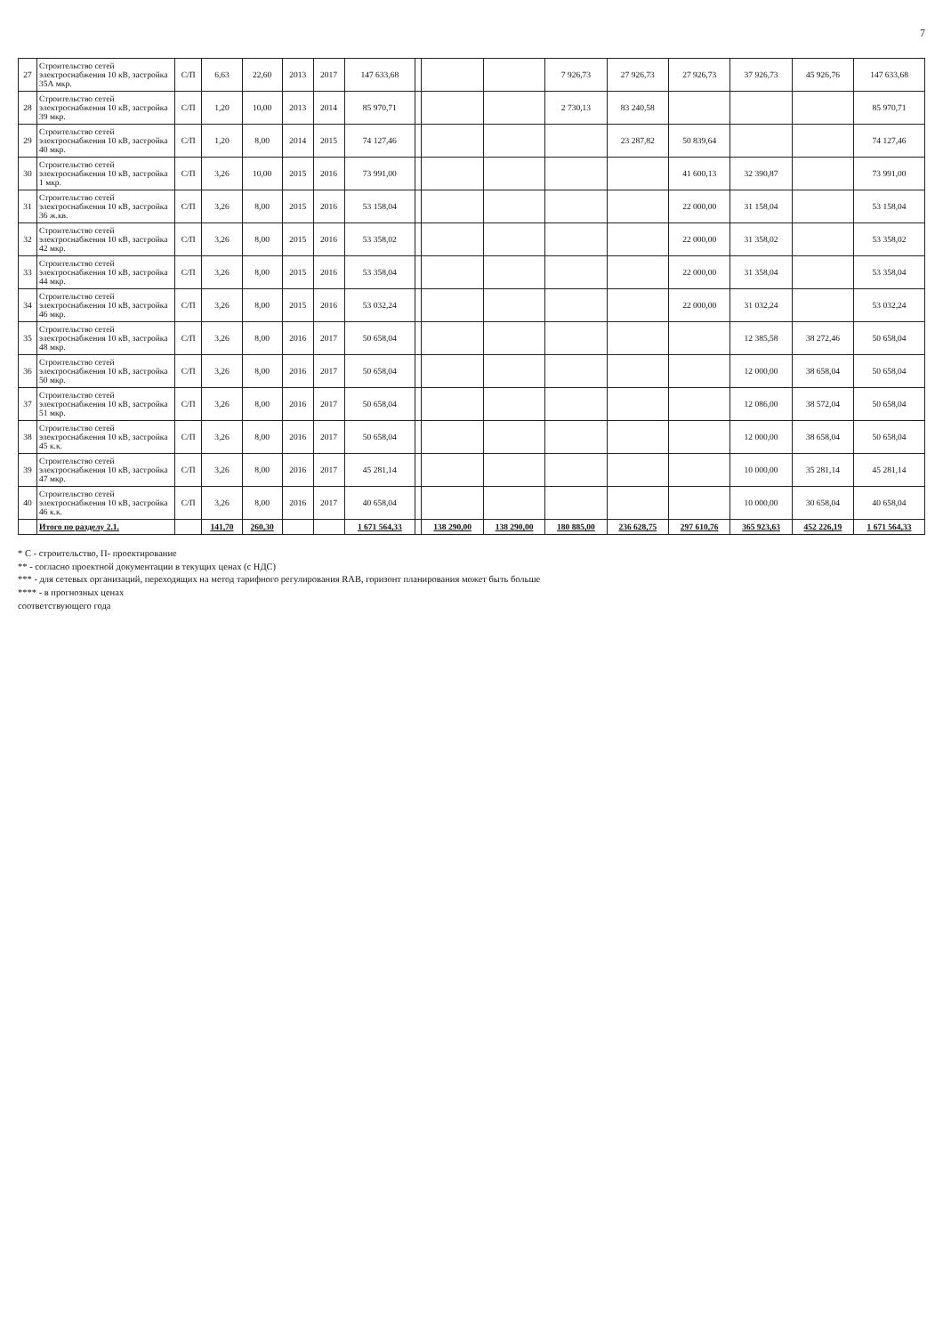7
| 27 | Строительство сетей электроснабжения 10 кВ, застройка 35А мкр. | С/П | 6,63 | 22,60 | 2013 | 2017 | 147 633,68 | | | | 7 926,73 | 27 926,73 | 27 926,73 | 37 926,73 | 45 926,76 | 147 633,68 |
| 28 | Строительство сетей электроснабжения 10 кВ, застройка 39 мкр. | С/П | 1,20 | 10,00 | 2013 | 2014 | 85 970,71 | | | | 2 730,13 | 83 240,58 | | | | 85 970,71 |
| 29 | Строительство сетей электроснабжения 10 кВ, застройка 40 мкр. | С/П | 1,20 | 8,00 | 2014 | 2015 | 74 127,46 | | | | | 23 287,82 | 50 839,64 | | | 74 127,46 |
| 30 | Строительство сетей электроснабжения 10 кВ, застройка 1 мкр. | С/П | 3,26 | 10,00 | 2015 | 2016 | 73 991,00 | | | | | | 41 600,13 | 32 390,87 | | 73 991,00 |
| 31 | Строительство сетей электроснабжения 10 кВ, застройка 36 ж.кв. | С/П | 3,26 | 8,00 | 2015 | 2016 | 53 158,04 | | | | | | 22 000,00 | 31 158,04 | | 53 158,04 |
| 32 | Строительство сетей электроснабжения 10 кВ, застройка 42 мкр. | С/П | 3,26 | 8,00 | 2015 | 2016 | 53 358,02 | | | | | | 22 000,00 | 31 358,02 | | 53 358,02 |
| 33 | Строительство сетей электроснабжения 10 кВ, застройка 44 мкр. | С/П | 3,26 | 8,00 | 2015 | 2016 | 53 358,04 | | | | | | 22 000,00 | 31 358,04 | | 53 358,04 |
| 34 | Строительство сетей электроснабжения 10 кВ, застройка 46 мкр. | С/П | 3,26 | 8,00 | 2015 | 2016 | 53 032,24 | | | | | | 22 000,00 | 31 032,24 | | 53 032,24 |
| 35 | Строительство сетей электроснабжения 10 кВ, застройка 48 мкр. | С/П | 3,26 | 8,00 | 2016 | 2017 | 50 658,04 | | | | | | | 12 385,58 | 38 272,46 | 50 658,04 |
| 36 | Строительство сетей электроснабжения 10 кВ, застройка 50 мкр. | С/П | 3,26 | 8,00 | 2016 | 2017 | 50 658,04 | | | | | | | 12 000,00 | 38 658,04 | 50 658,04 |
| 37 | Строительство сетей электроснабжения 10 кВ, застройка 51 мкр. | С/П | 3,26 | 8,00 | 2016 | 2017 | 50 658,04 | | | | | | | 12 086,00 | 38 572,04 | 50 658,04 |
| 38 | Строительство сетей электроснабжения 10 кВ, застройка 45 к.к. | С/П | 3,26 | 8,00 | 2016 | 2017 | 50 658,04 | | | | | | | 12 000,00 | 38 658,04 | 50 658,04 |
| 39 | Строительство сетей электроснабжения 10 кВ, застройка 47 мкр. | С/П | 3,26 | 8,00 | 2016 | 2017 | 45 281,14 | | | | | | | 10 000,00 | 35 281,14 | 45 281,14 |
| 40 | Строительство сетей электроснабжения 10 кВ, застройка 46 к.к. | С/П | 3,26 | 8,00 | 2016 | 2017 | 40 658,04 | | | | | | | 10 000,00 | 30 658,04 | 40 658,04 |
| | Итого по разделу 2.1. | | 141,70 | 260,30 | | | 1 671 564,33 | | 138 290,00 | 138 290,00 | 180 885,00 | 236 628,75 | 297 610,76 | 365 923,63 | 452 226,19 | 1 671 564,33 |
* С - строительство, П- проектирование
** - согласно проектной документации в текущих ценах (с НДС)
*** - для сетевых организаций, переходящих на метод тарифного регулирования RAB, горизонт планирования может быть больше
**** - в прогнозных ценах
соответствующего года